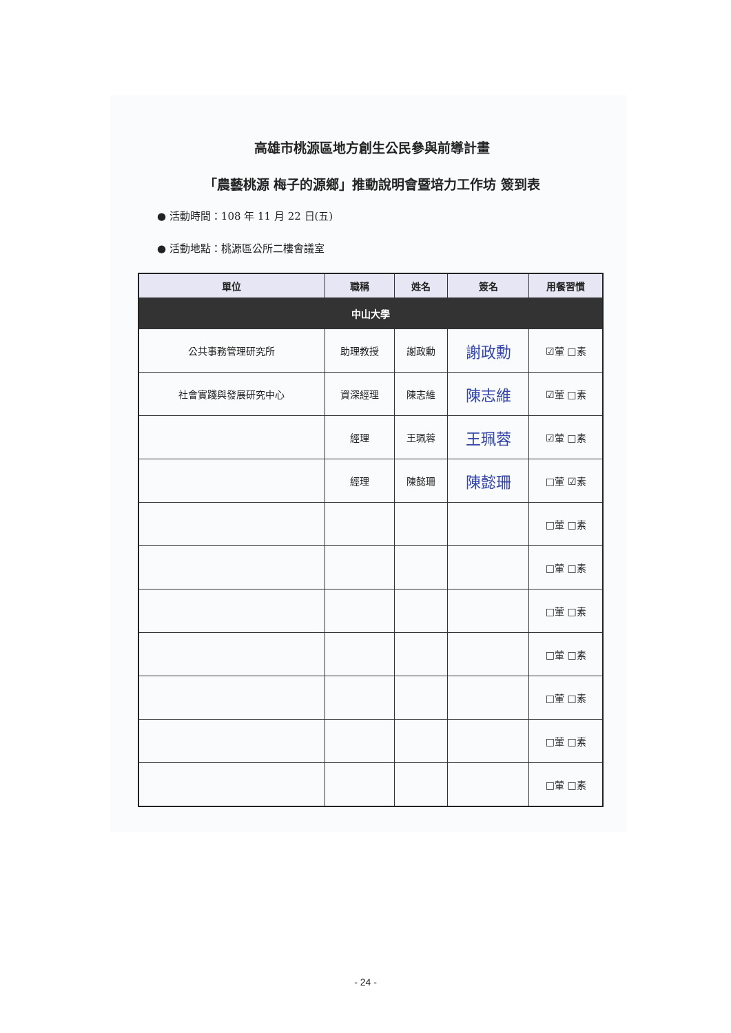高雄市桃源區地方創生公民參與前導計畫
「農藝桃源 梅子的源鄉」推動說明會暨培力工作坊 簽到表
● 活動時間：108 年 11 月 22 日(五)
● 活動地點：桃源區公所二樓會議室
| 單位 | 職稱 | 姓名 | 簽名 | 用餐習慣 |
| --- | --- | --- | --- | --- |
| 中山大學 | | | | |
| 公共事務管理研究所 | 助理教授 | 謝政勳 | 謝政勳 | ☑葷 □素 |
| 社會實踐與發展研究中心 | 資深經理 | 陳志維 | 陳志維 | ☑葷 □素 |
| | 經理 | 王珮蓉 | 王珮蓉 | ☑葷 □素 |
| | 經理 | 陳懿珊 | 陳懿珊 | □葷 ☑素 |
| | | | | □葷 □素 |
| | | | | □葷 □素 |
| | | | | □葷 □素 |
| | | | | □葷 □素 |
| | | | | □葷 □素 |
| | | | | □葷 □素 |
| | | | | □葷 □素 |
- 24 -